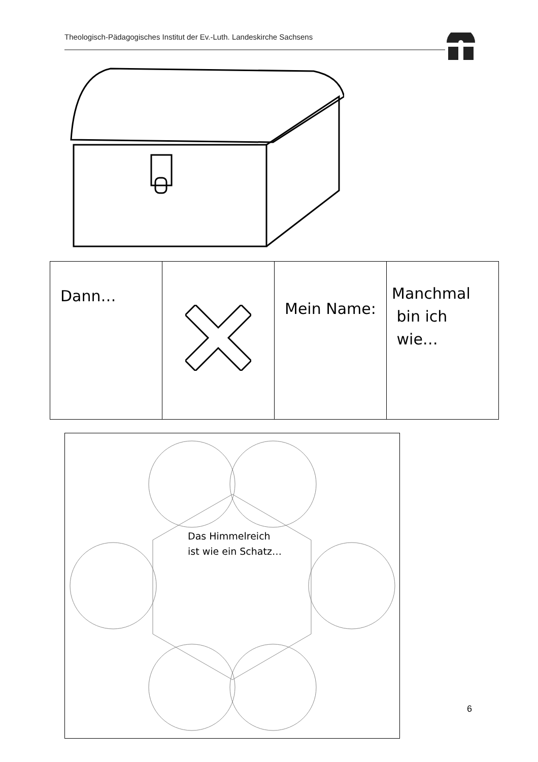Theologisch-Pädagogisches Institut der Ev.-Luth. Landeskirche Sachsens
| Dann… | | Mein Name: | Manchmal bin ich wie… |
Das Himmelreich
ist wie ein Schatz…
6